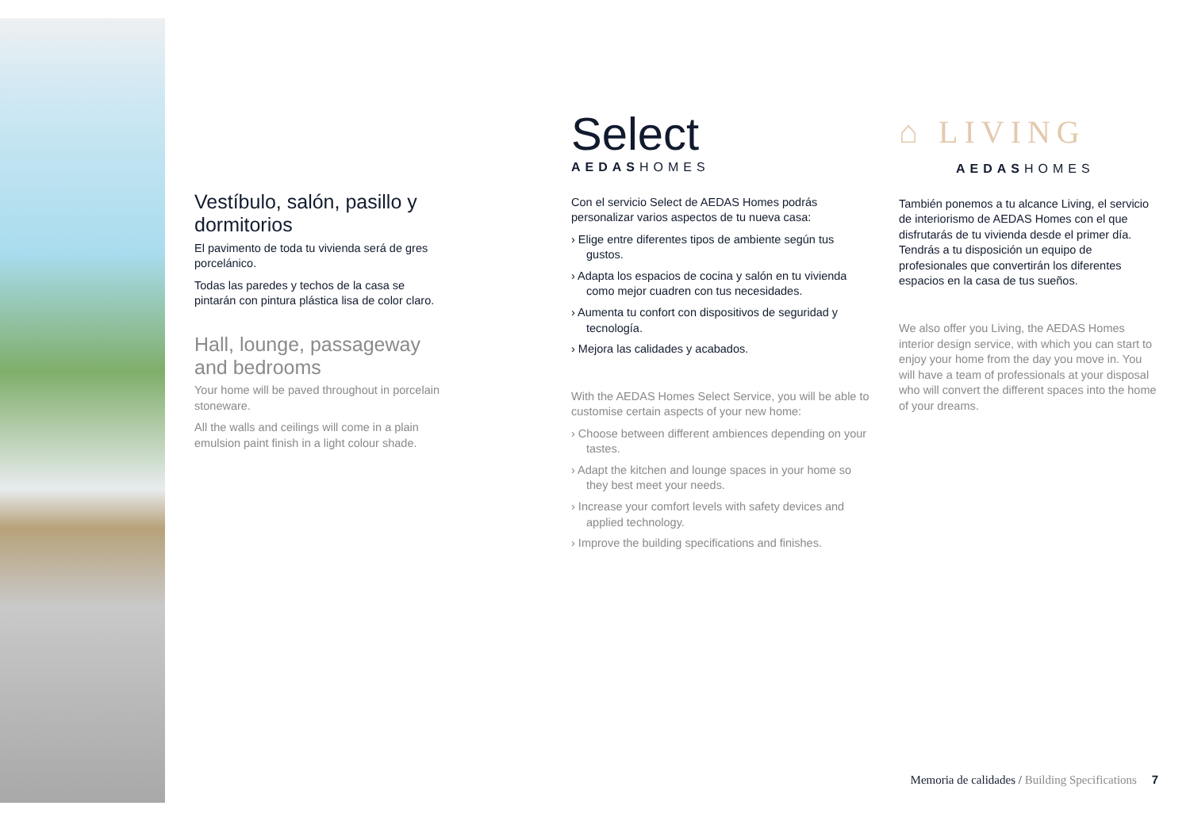Vestíbulo, salón, pasillo y dormitorios
El pavimento de toda tu vivienda será de gres porcelánico.
Todas las paredes y techos de la casa se pintarán con pintura plástica lisa de color claro.
Hall, lounge, passageway and bedrooms
Your home will be paved throughout in porcelain stoneware.
All the walls and ceilings will come in a plain emulsion paint finish in a light colour shade.
Select
AEDASHOMES
Con el servicio Select de AEDAS Homes podrás personalizar varios aspectos de tu nueva casa:
› Elige entre diferentes tipos de ambiente según tus gustos.
› Adapta los espacios de cocina y salón en tu vivienda como mejor cuadren con tus necesidades.
› Aumenta tu confort con dispositivos de seguridad y tecnología.
› Mejora las calidades y acabados.
With the AEDAS Homes Select Service, you will be able to customise certain aspects of your new home:
› Choose between different ambiences depending on your tastes.
› Adapt the kitchen and lounge spaces in your home so they best meet your needs.
› Increase your comfort levels with safety devices and applied technology.
› Improve the building specifications and finishes.
⌂ LIVING
AEDASHOMES
También ponemos a tu alcance Living, el servicio de interiorismo de AEDAS Homes con el que disfrutarás de tu vivienda desde el primer día. Tendrás a tu disposición un equipo de profesionales que convertirán los diferentes espacios en la casa de tus sueños.
We also offer you Living, the AEDAS Homes interior design service, with which you can start to enjoy your home from the day you move in. You will have a team of professionals at your disposal who will convert the different spaces into the home of your dreams.
Memoria de calidades / Building Specifications 7